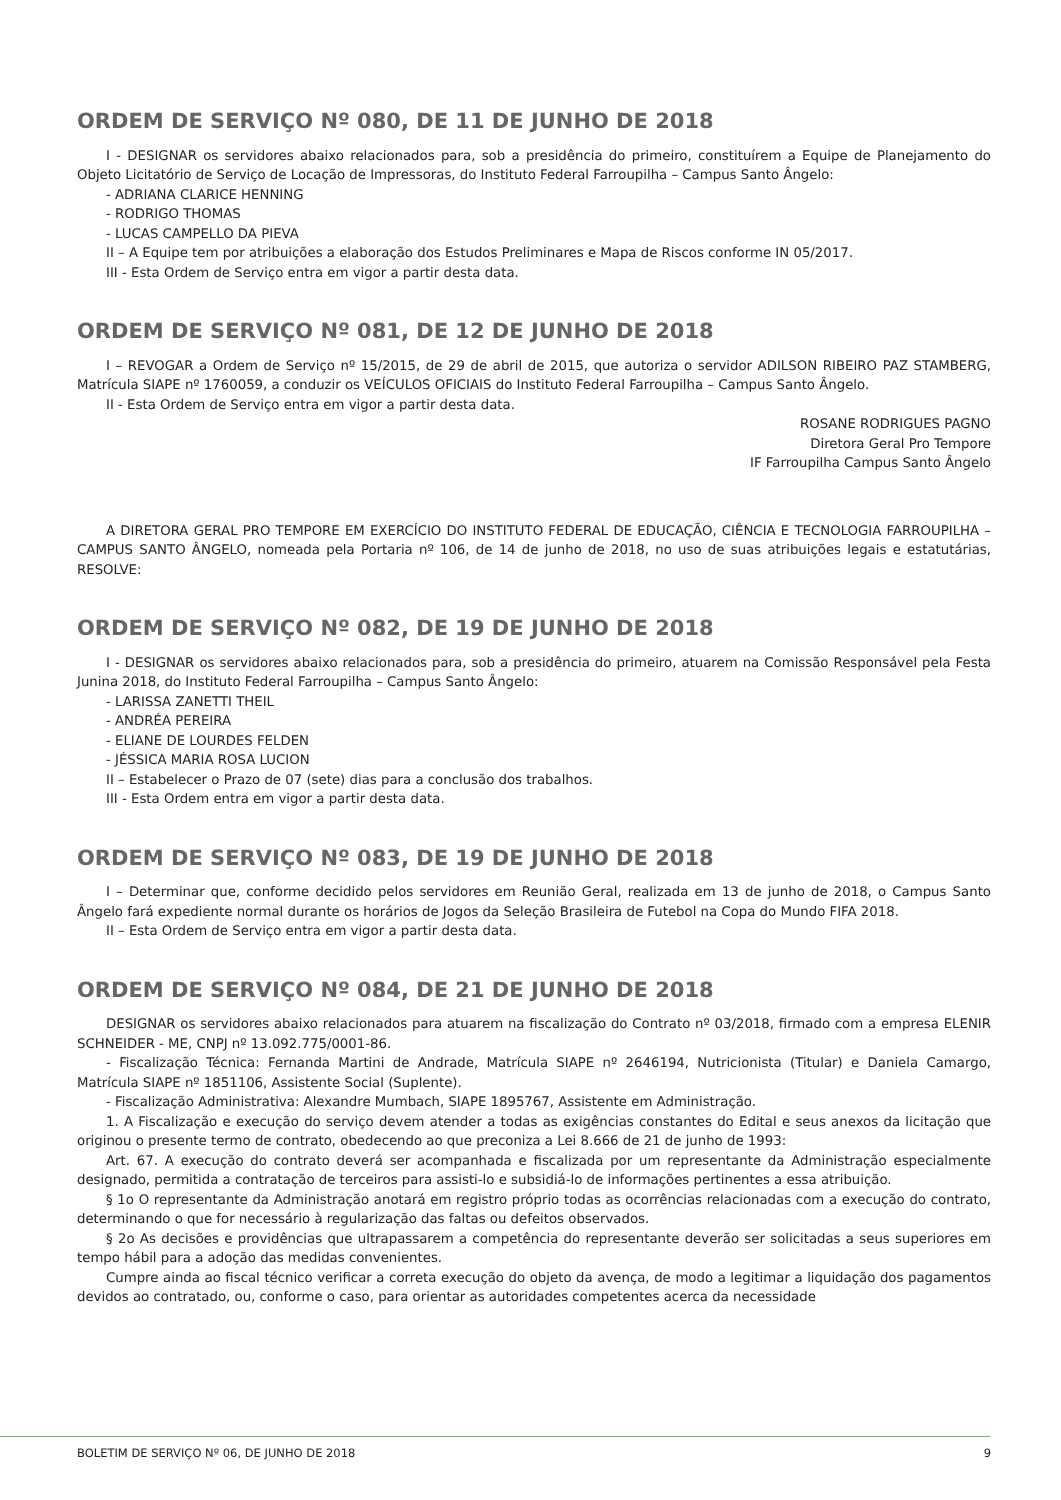ORDEM DE SERVIÇO Nº 080, DE 11 DE JUNHO DE 2018
I - DESIGNAR os servidores abaixo relacionados para, sob a presidência do primeiro, constituírem a Equipe de Planejamento do Objeto Licitatório de Serviço de Locação de Impressoras, do Instituto Federal Farroupilha – Campus Santo Ângelo:
- ADRIANA CLARICE HENNING
- RODRIGO THOMAS
- LUCAS CAMPELLO DA PIEVA
II – A Equipe tem por atribuições a elaboração dos Estudos Preliminares e Mapa de Riscos conforme IN 05/2017.
III - Esta Ordem de Serviço entra em vigor a partir desta data.
ORDEM DE SERVIÇO Nº 081, DE 12 DE JUNHO DE 2018
I – REVOGAR a Ordem de Serviço nº 15/2015, de 29 de abril de 2015, que autoriza o servidor ADILSON RIBEIRO PAZ STAMBERG, Matrícula SIAPE nº 1760059, a conduzir os VEÍCULOS OFICIAIS do Instituto Federal Farroupilha – Campus Santo Ângelo.
II - Esta Ordem de Serviço entra em vigor a partir desta data.
ROSANE RODRIGUES PAGNO
Diretora Geral Pro Tempore
IF Farroupilha Campus Santo Ângelo
A DIRETORA GERAL PRO TEMPORE EM EXERCÍCIO DO INSTITUTO FEDERAL DE EDUCAÇÃO, CIÊNCIA E TECNOLOGIA FARROUPILHA – CAMPUS SANTO ÂNGELO, nomeada pela Portaria nº 106, de 14 de junho de 2018, no uso de suas atribuições legais e estatutárias, RESOLVE:
ORDEM DE SERVIÇO Nº 082, DE 19 DE JUNHO DE 2018
I - DESIGNAR os servidores abaixo relacionados para, sob a presidência do primeiro, atuarem na Comissão Responsável pela Festa Junina 2018, do Instituto Federal Farroupilha – Campus Santo Ângelo:
- LARISSA ZANETTI THEIL
- ANDRÉA PEREIRA
- ELIANE DE LOURDES FELDEN
- JÉSSICA MARIA ROSA LUCION
II – Estabelecer o Prazo de 07 (sete) dias para a conclusão dos trabalhos.
III - Esta Ordem entra em vigor a partir desta data.
ORDEM DE SERVIÇO Nº 083, DE 19 DE JUNHO DE 2018
I – Determinar que, conforme decidido pelos servidores em Reunião Geral, realizada em 13 de junho de 2018, o Campus Santo Ângelo fará expediente normal durante os horários de Jogos da Seleção Brasileira de Futebol na Copa do Mundo FIFA 2018.
II – Esta Ordem de Serviço entra em vigor a partir desta data.
ORDEM DE SERVIÇO Nº 084, DE 21 DE JUNHO DE 2018
DESIGNAR os servidores abaixo relacionados para atuarem na fiscalização do Contrato nº 03/2018, firmado com a empresa ELENIR SCHNEIDER - ME, CNPJ nº 13.092.775/0001-86.
- Fiscalização Técnica: Fernanda Martini de Andrade, Matrícula SIAPE nº 2646194, Nutricionista (Titular) e Daniela Camargo, Matrícula SIAPE nº 1851106, Assistente Social (Suplente).
- Fiscalização Administrativa: Alexandre Mumbach, SIAPE 1895767, Assistente em Administração.
1. A Fiscalização e execução do serviço devem atender a todas as exigências constantes do Edital e seus anexos da licitação que originou o presente termo de contrato, obedecendo ao que preconiza a Lei 8.666 de 21 de junho de 1993:
Art. 67. A execução do contrato deverá ser acompanhada e fiscalizada por um representante da Administração especialmente designado, permitida a contratação de terceiros para assisti-lo e subsidiá-lo de informações pertinentes a essa atribuição.
§ 1o O representante da Administração anotará em registro próprio todas as ocorrências relacionadas com a execução do contrato, determinando o que for necessário à regularização das faltas ou defeitos observados.
§ 2o As decisões e providências que ultrapassarem a competência do representante deverão ser solicitadas a seus superiores em tempo hábil para a adoção das medidas convenientes.
Cumpre ainda ao fiscal técnico verificar a correta execução do objeto da avença, de modo a legitimar a liquidação dos pagamentos devidos ao contratado, ou, conforme o caso, para orientar as autoridades competentes acerca da necessidade
BOLETIM DE SERVIÇO Nº 06, DE JUNHO DE 2018 9